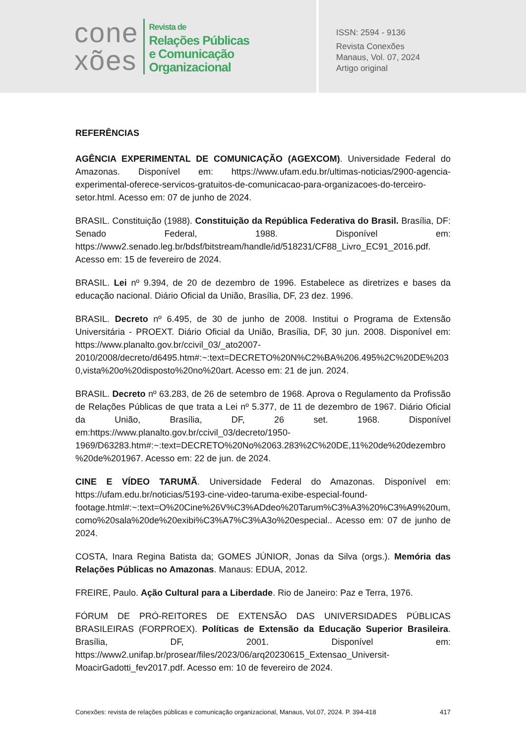cone
xões
Revista de
Relações Públicas
e Comunicação
Organizacional
ISSN: 2594 - 9136
Revista Conexões
Manaus, Vol. 07, 2024
Artigo original
REFERÊNCIAS
AGÊNCIA EXPERIMENTAL DE COMUNICAÇÃO (AGEXCOM). Universidade Federal do Amazonas. Disponível em: https://www.ufam.edu.br/ultimas-noticias/2900-agencia-experimental-oferece-servicos-gratuitos-de-comunicacao-para-organizacoes-do-terceiro-setor.html. Acesso em: 07 de junho de 2024.
BRASIL. Constituição (1988). Constituição da República Federativa do Brasil. Brasília, DF: Senado Federal, 1988. Disponível em: https://www2.senado.leg.br/bdsf/bitstream/handle/id/518231/CF88_Livro_EC91_2016.pdf. Acesso em: 15 de fevereiro de 2024.
BRASIL. Lei nº 9.394, de 20 de dezembro de 1996. Estabelece as diretrizes e bases da educação nacional. Diário Oficial da União, Brasília, DF, 23 dez. 1996.
BRASIL. Decreto nº 6.495, de 30 de junho de 2008. Institui o Programa de Extensão Universitária - PROEXT. Diário Oficial da União, Brasília, DF, 30 jun. 2008. Disponível em: https://www.planalto.gov.br/ccivil_03/_ato2007-2010/2008/decreto/d6495.htm#:~:text=DECRETO%20N%C2%BA%206.495%2C%20DE%2030,vista%20o%20disposto%20no%20art. Acesso em: 21 de jun. 2024.
BRASIL. Decreto nº 63.283, de 26 de setembro de 1968. Aprova o Regulamento da Profissão de Relações Públicas de que trata a Lei nº 5.377, de 11 de dezembro de 1967. Diário Oficial da União, Brasília, DF, 26 set. 1968. Disponível em:https://www.planalto.gov.br/ccivil_03/decreto/1950-1969/D63283.htm#:~:text=DECRETO%20No%2063.283%2C%20DE,11%20de%20dezembro%20de%201967. Acesso em: 22 de jun. de 2024.
CINE E VÍDEO TARUMÃ. Universidade Federal do Amazonas. Disponível em: https://ufam.edu.br/noticias/5193-cine-video-taruma-exibe-especial-found-footage.html#:~:text=O%20Cine%26V%C3%ADdeo%20Tarum%C3%A3%20%C3%A9%20um,como%20sala%20de%20exibi%C3%A7%C3%A3o%20especial.. Acesso em: 07 de junho de 2024.
COSTA, Inara Regina Batista da; GOMES JÚNIOR, Jonas da Silva (orgs.). Memória das Relações Públicas no Amazonas. Manaus: EDUA, 2012.
FREIRE, Paulo. Ação Cultural para a Liberdade. Rio de Janeiro: Paz e Terra, 1976.
FÓRUM DE PRÓ-REITORES DE EXTENSÃO DAS UNIVERSIDADES PÚBLICAS BRASILEIRAS (FORPROEX). Políticas de Extensão da Educação Superior Brasileira. Brasília, DF, 2001. Disponível em: https://www2.unifap.br/prosear/files/2023/06/arq20230615_Extensao_Universit-MoacirGadotti_fev2017.pdf. Acesso em: 10 de fevereiro de 2024.
Conexões: revista de relações públicas e comunicação organizacional, Manaus, Vol.07, 2024. P. 394-418 417